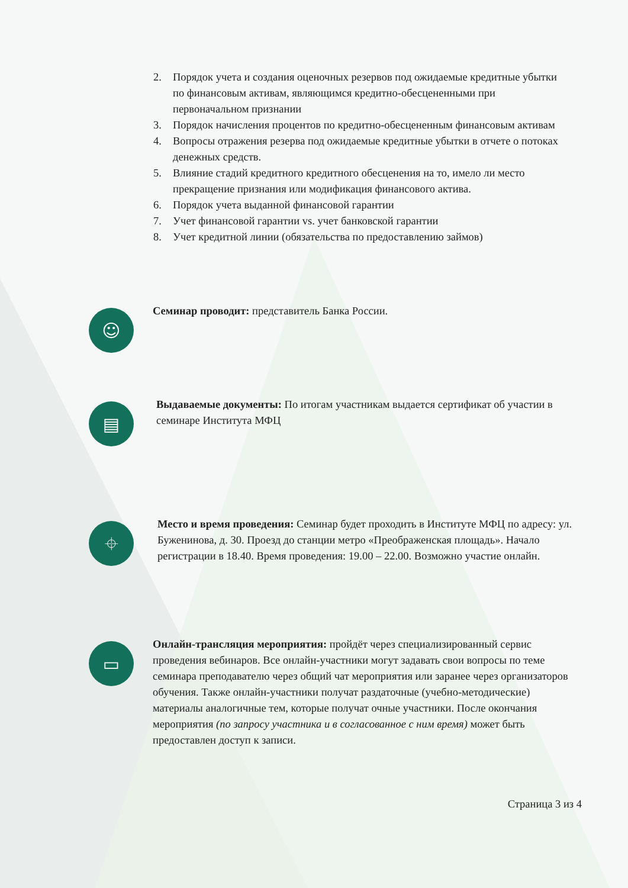2. Порядок учета и создания оценочных резервов под ожидаемые кредитные убытки по финансовым активам, являющимся кредитно-обесцененными при первоначальном признании
3. Порядок начисления процентов по кредитно-обесцененным финансовым активам
4. Вопросы отражения резерва под ожидаемые кредитные убытки в отчете о потоках денежных средств.
5. Влияние стадий кредитного кредитного обесценения на то, имело ли место прекращение признания или модификация финансового актива.
6. Порядок учета выданной финансовой гарантии
7. Учет финансовой гарантии vs. учет банковской гарантии
8. Учет кредитной линии (обязательства по предоставлению займов)
☺
Семинар проводит: представитель Банка России.
▤
Выдаваемые документы: По итогам участникам выдается сертификат об участии в семинаре Института МФЦ
⌖
Место и время проведения: Семинар будет проходить в Институте МФЦ по адресу: ул. Буженинова, д. 30. Проезд до станции метро «Преображенская площадь». Начало регистрации в 18.40. Время проведения: 19.00 – 22.00. Возможно участие онлайн.
▭
Онлайн-трансляция мероприятия: пройдёт через специализированный сервис проведения вебинаров. Все онлайн-участники могут задавать свои вопросы по теме семинара преподавателю через общий чат мероприятия или заранее через организаторов обучения. Также онлайн-участники получат раздаточные (учебно-методические) материалы аналогичные тем, которые получат очные участники. После окончания мероприятия (по запросу участника и в согласованное с ним время) может быть предоставлен доступ к записи.
Страница 3 из 4